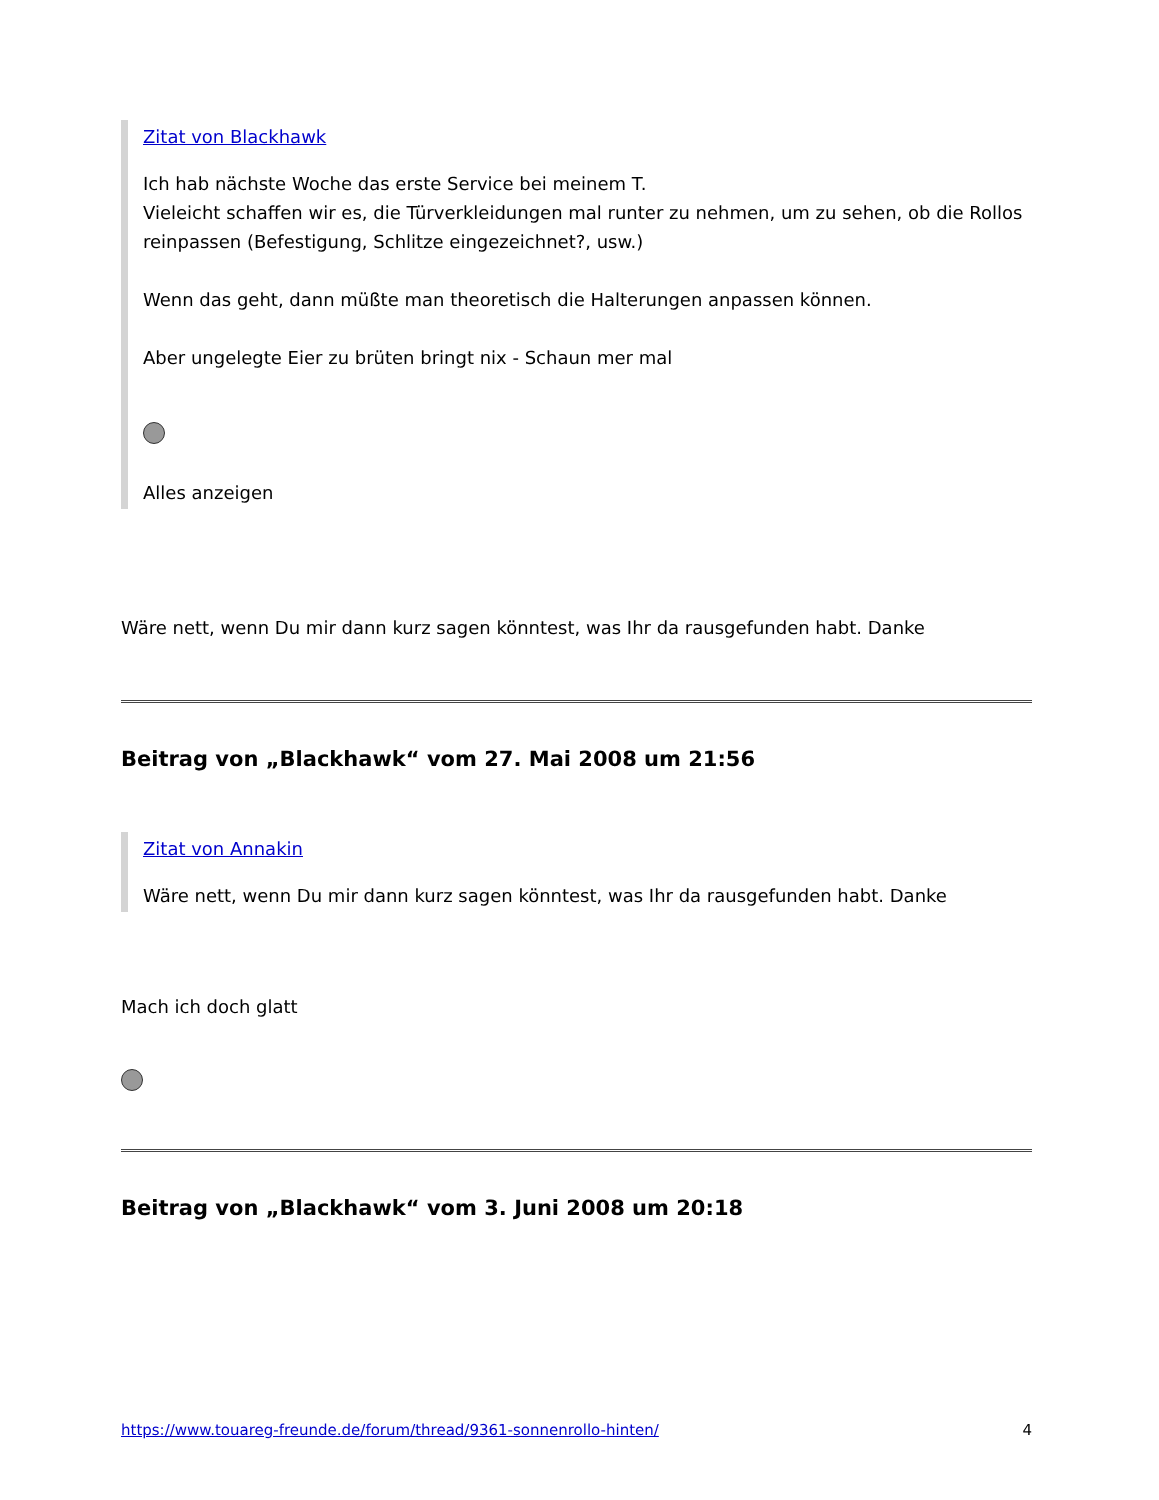Zitat von Blackhawk
Ich hab nächste Woche das erste Service bei meinem T.
Vieleicht schaffen wir es, die Türverkleidungen mal runter zu nehmen, um zu sehen, ob die Rollos reinpassen (Befestigung, Schlitze eingezeichnet?, usw.)
Wenn das geht, dann müßte man theoretisch die Halterungen anpassen können.
Aber ungelegte Eier zu brüten bringt nix - Schaun mer mal
Alles anzeigen
Wäre nett, wenn Du mir dann kurz sagen könntest, was Ihr da rausgefunden habt. Danke
Beitrag von „Blackhawk“ vom 27. Mai 2008 um 21:56
Zitat von Annakin
Wäre nett, wenn Du mir dann kurz sagen könntest, was Ihr da rausgefunden habt. Danke
Mach ich doch glatt
Beitrag von „Blackhawk“ vom 3. Juni 2008 um 20:18
https://www.touareg-freunde.de/forum/thread/9361-sonnenrollo-hinten/ 4